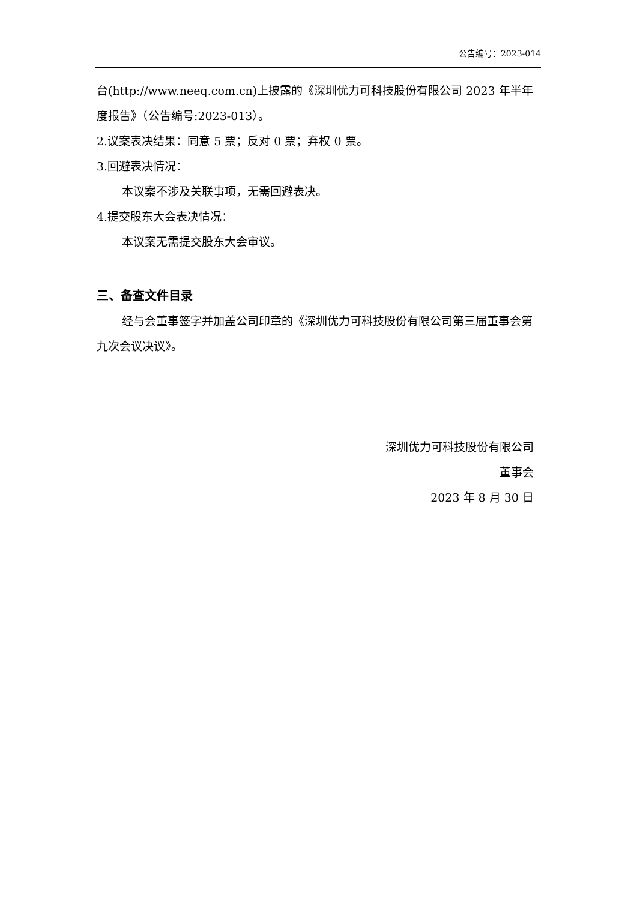公告编号：2023-014
台(http://www.neeq.com.cn)上披露的《深圳优力可科技股份有限公司 2023 年半年度报告》（公告编号:2023-013）。
2.议案表决结果：同意 5 票；反对 0 票；弃权 0 票。
3.回避表决情况：
本议案不涉及关联事项，无需回避表决。
4.提交股东大会表决情况：
本议案无需提交股东大会审议。
三、备查文件目录
经与会董事签字并加盖公司印章的《深圳优力可科技股份有限公司第三届董事会第九次会议决议》。
深圳优力可科技股份有限公司
董事会
2023 年 8 月 30 日